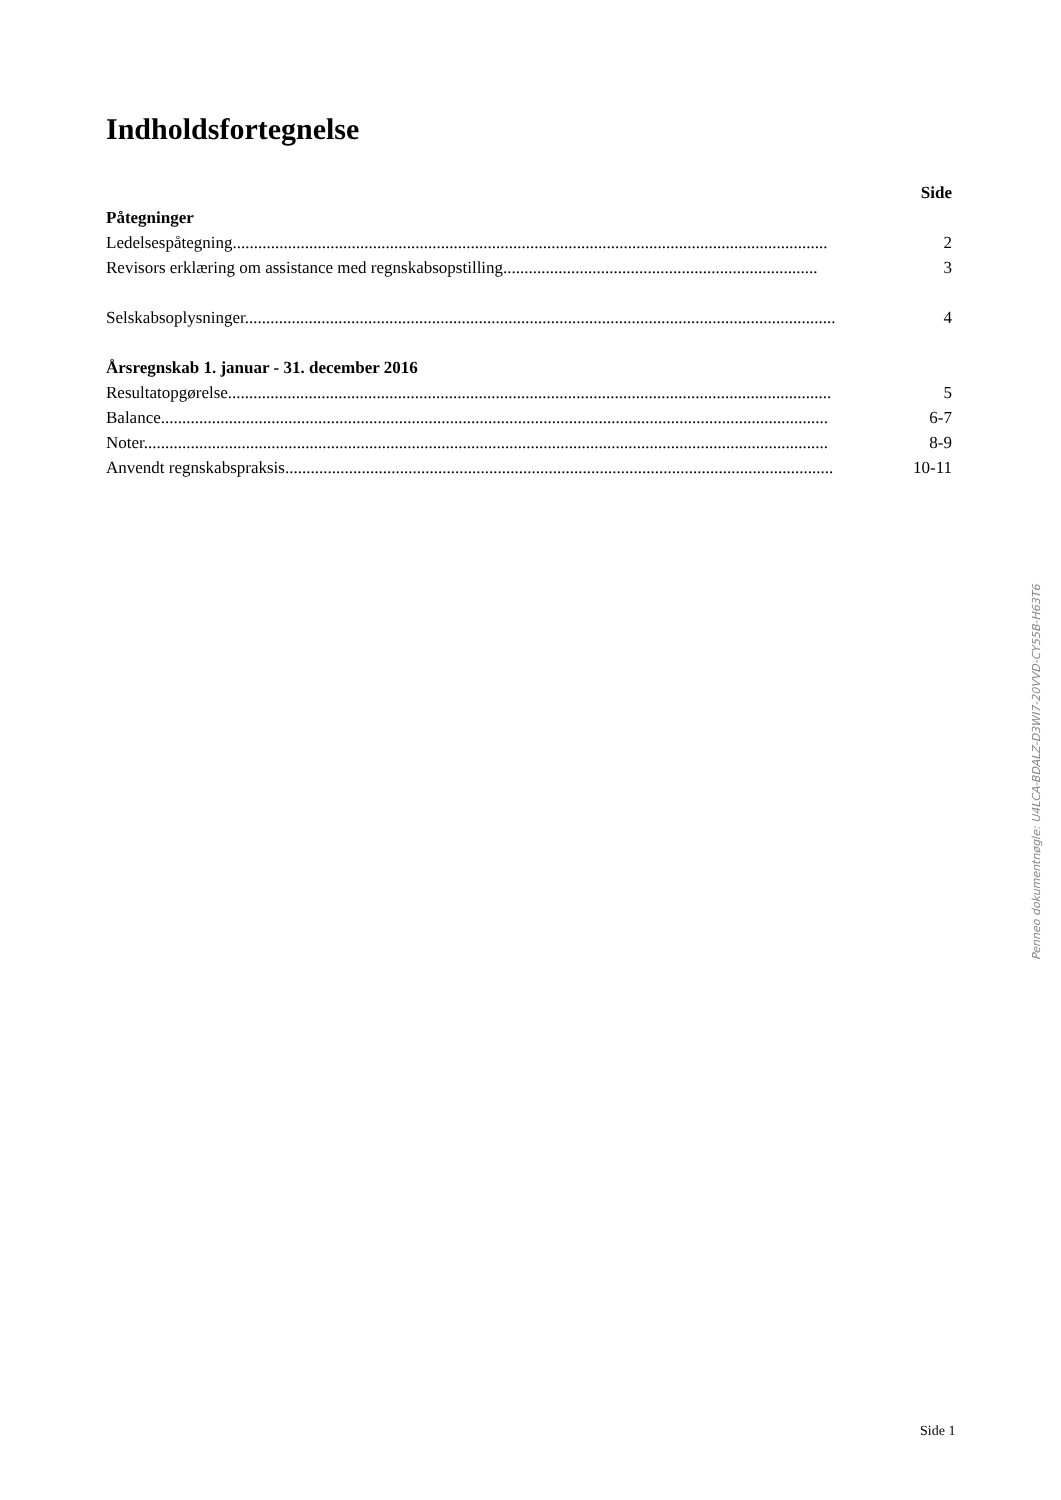Indholdsfortegnelse
Side
Påtegninger
Ledelsespåtegning............................................................................................................................................ 2
Revisors erklæring om assistance med regnskabsopstilling.......................................................................... 3
Selskabsoplysninger........................................................................................................................................... 4
Årsregnskab 1. januar - 31. december 2016
Resultatopgørelse.............................................................................................................................................. 5
Balance............................................................................................................................................................. 6-7
Noter................................................................................................................................................................. 8-9
Anvendt regnskabspraksis................................................................................................................................. 10-11
Penneo dokumentnøgle: U4LCA-BDALZ-D3WI7-20VVD-CY55B-H63T6
Side 1